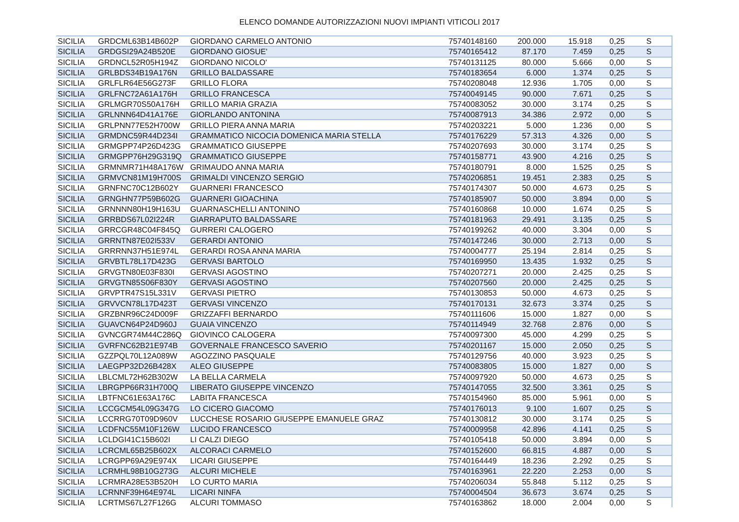ELENCO DOMANDE AUTORIZZAZIONI NUOVI IMPIANTI VITICOLI 2017
| SICILIA | GRDCML63B14B602P | GIORDANO CARMELO ANTONIO | 75740148160 | 200.000 | 15.918 | 0,25 | S |
| SICILIA | GRDGSI29A24B520E | GIORDANO GIOSUE' | 75740165412 | 87.170 | 7.459 | 0,25 | S |
| SICILIA | GRDNCL52R05H194Z | GIORDANO NICOLO' | 75740131125 | 80.000 | 5.666 | 0,00 | S |
| SICILIA | GRLBDS34B19A176N | GRILLO BALDASSARE | 75740183654 | 6.000 | 1.374 | 0,25 | S |
| SICILIA | GRLFLR64E56G273F | GRILLO FLORA | 75740208048 | 12.936 | 1.705 | 0,00 | S |
| SICILIA | GRLFNC72A61A176H | GRILLO FRANCESCA | 75740049145 | 90.000 | 7.671 | 0,25 | S |
| SICILIA | GRLMGR70S50A176H | GRILLO MARIA GRAZIA | 75740083052 | 30.000 | 3.174 | 0,25 | S |
| SICILIA | GRLNNN64D41A176E | GIORLANDO ANTONINA | 75740087913 | 34.386 | 2.972 | 0,00 | S |
| SICILIA | GRLPNN77E52H700W | GRILLO PIERA ANNA MARIA | 75740203221 | 5.000 | 1.236 | 0,00 | S |
| SICILIA | GRMDNC59R44D234I | GRAMMATICO NICOCIA DOMENICA MARIA STELLA | 75740176229 | 57.313 | 4.326 | 0,00 | S |
| SICILIA | GRMGPP74P26D423G | GRAMMATICO GIUSEPPE | 75740207693 | 30.000 | 3.174 | 0,25 | S |
| SICILIA | GRMGPP76H29G319Q | GRAMMATICO GIUSEPPE | 75740158771 | 43.900 | 4.216 | 0,25 | S |
| SICILIA | GRMNMR71H48A176W | GRIMAUDO ANNA MARIA | 75740180791 | 8.000 | 1.525 | 0,25 | S |
| SICILIA | GRMVCN81M19H700S | GRIMALDI VINCENZO SERGIO | 75740206851 | 19.451 | 2.383 | 0,25 | S |
| SICILIA | GRNFNC70C12B602Y | GUARNERI FRANCESCO | 75740174307 | 50.000 | 4.673 | 0,25 | S |
| SICILIA | GRNGHN77P59B602G | GUARNERI GIOACHINA | 75740185907 | 50.000 | 3.894 | 0,00 | S |
| SICILIA | GRNNNN80H19H163U | GUARNASCHELLI ANTONINO | 75740160868 | 10.000 | 1.674 | 0,25 | S |
| SICILIA | GRRBDS67L02I224R | GIARRAPUTO BALDASSARE | 75740181963 | 29.491 | 3.135 | 0,25 | S |
| SICILIA | GRRCGR48C04F845Q | GURRERI CALOGERO | 75740199262 | 40.000 | 3.304 | 0,00 | S |
| SICILIA | GRRNTN87E02I533V | GERARDI ANTONIO | 75740147246 | 30.000 | 2.713 | 0,00 | S |
| SICILIA | GRRRNN37H51E974L | GERARDI ROSA ANNA MARIA | 75740004777 | 25.194 | 2.814 | 0,25 | S |
| SICILIA | GRVBTL78L17D423G | GERVASI BARTOLO | 75740169950 | 13.435 | 1.932 | 0,25 | S |
| SICILIA | GRVGTN80E03F830I | GERVASI AGOSTINO | 75740207271 | 20.000 | 2.425 | 0,25 | S |
| SICILIA | GRVGTN85S06F830Y | GERVASI AGOSTINO | 75740207560 | 20.000 | 2.425 | 0,25 | S |
| SICILIA | GRVPTR47S15L331V | GERVASI PIETRO | 75740130853 | 50.000 | 4.673 | 0,25 | S |
| SICILIA | GRVVCN78L17D423T | GERVASI VINCENZO | 75740170131 | 32.673 | 3.374 | 0,25 | S |
| SICILIA | GRZBNR96C24D009F | GRIZZAFFI BERNARDO | 75740111606 | 15.000 | 1.827 | 0,00 | S |
| SICILIA | GUAVCN64P24D960J | GUAIA VINCENZO | 75740114949 | 32.768 | 2.876 | 0,00 | S |
| SICILIA | GVNCGR74M44C286Q | GIOVINCO CALOGERA | 75740097300 | 45.000 | 4.299 | 0,25 | S |
| SICILIA | GVRFNC62B21E974B | GOVERNALE FRANCESCO SAVERIO | 75740201167 | 15.000 | 2.050 | 0,25 | S |
| SICILIA | GZZPQL70L12A089W | AGOZZINO PASQUALE | 75740129756 | 40.000 | 3.923 | 0,25 | S |
| SICILIA | LAEGPP32D26B428X | ALEO GIUSEPPE | 75740083805 | 15.000 | 1.827 | 0,00 | S |
| SICILIA | LBLCML72H62B302W | LA BELLA CARMELA | 75740097920 | 50.000 | 4.673 | 0,25 | S |
| SICILIA | LBRGPP66R31H700Q | LIBERATO GIUSEPPE VINCENZO | 75740147055 | 32.500 | 3.361 | 0,25 | S |
| SICILIA | LBTFNC61E63A176C | LABITA FRANCESCA | 75740154960 | 85.000 | 5.961 | 0,00 | S |
| SICILIA | LCCGCM54L09G347G | LO CICERO GIACOMO | 75740176013 | 9.100 | 1.607 | 0,25 | S |
| SICILIA | LCCRRG70T09D960V | LUCCHESE ROSARIO GIUSEPPE EMANUELE GRAZ | 75740130812 | 30.000 | 3.174 | 0,25 | S |
| SICILIA | LCDFNC55M10F126W | LUCIDO FRANCESCO | 75740009958 | 42.896 | 4.141 | 0,25 | S |
| SICILIA | LCLDGI41C15B602I | LI CALZI DIEGO | 75740105418 | 50.000 | 3.894 | 0,00 | S |
| SICILIA | LCRCML65B25B602X | ALCORACI CARMELO | 75740152600 | 66.815 | 4.887 | 0,00 | S |
| SICILIA | LCRGPP69A29E974X | LICARI GIUSEPPE | 75740164449 | 18.236 | 2.292 | 0,25 | S |
| SICILIA | LCRMHL98B10G273G | ALCURI MICHELE | 75740163961 | 22.220 | 2.253 | 0,00 | S |
| SICILIA | LCRMRA28E53B520H | LO CURTO MARIA | 75740206034 | 55.848 | 5.112 | 0,25 | S |
| SICILIA | LCRNNF39H64E974L | LICARI NINFA | 75740004504 | 36.673 | 3.674 | 0,25 | S |
| SICILIA | LCRTMS67L27F126G | ALCURI TOMMASO | 75740163862 | 18.000 | 2.004 | 0,00 | S |